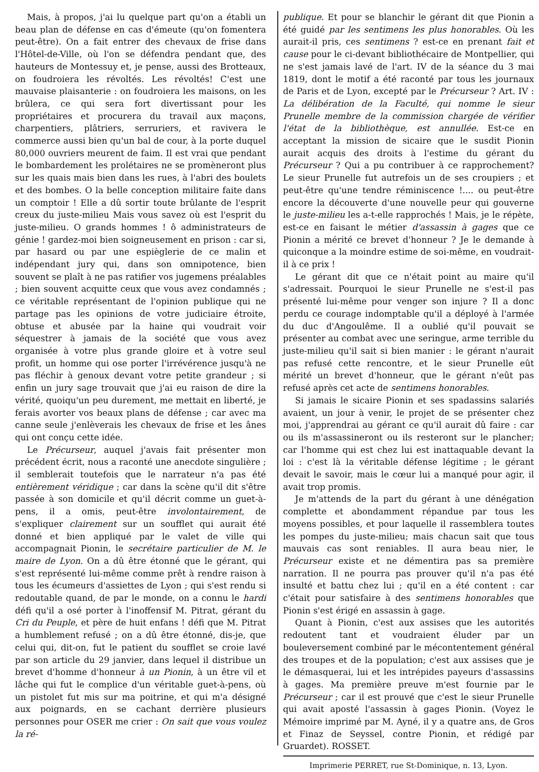Mais, à propos, j'ai lu quelque part qu'on a établi un beau plan de défense en cas d'émeute (qu'on fomentera peut-être). On a fait entrer des chevaux de frise dans l'Hôtel-de-Ville, où l'on se défendra pendant que, des hauteurs de Montessuy et, je pense, aussi des Brotteaux, on foudroiera les révoltés. Les révoltés! C'est une mauvaise plaisanterie : on foudroiera les maisons, on les brûlera, ce qui sera fort divertissant pour les propriétaires et procurera du travail aux maçons, charpentiers, plâtriers, serruriers, et ravivera le commerce aussi bien qu'un bal de cour, à la porte duquel 80,000 ouvriers meurent de faim. Il est vrai que pendant le bombardement les prolétaires ne se promèneront plus sur les quais mais bien dans les rues, à l'abri des boulets et des bombes. O la belle conception militaire faite dans un comptoir ! Elle a dû sortir toute brûlante de l'esprit creux du juste-milieu Mais vous savez où est l'esprit du juste-milieu. O grands hommes ! ô administrateurs de génie ! gardez-moi bien soigneusement en prison : car si, par hasard ou par une espièglerie de ce malin et indépendant jury qui, dans son omnipotence, bien souvent se plaît à ne pas ratifier vos jugemens préalables ; bien souvent acquitte ceux que vous avez condamnés ; ce véritable représentant de l'opinion publique qui ne partage pas les opinions de votre judiciaire étroite, obtuse et abusée par la haine qui voudrait voir séquestrer à jamais de la société que vous avez organisée à votre plus grande gloire et à votre seul profit, un homme qui ose porter l'irrévérence jusqu'à ne pas fléchir à genoux devant votre petite grandeur ; si enfin un jury sage trouvait que j'ai eu raison de dire la vérité, quoiqu'un peu durement, me mettait en liberté, je ferais avorter vos beaux plans de défense ; car avec ma canne seule j'enlèverais les chevaux de frise et les ânes qui ont conçu cette idée.
Le Précurseur, auquel j'avais fait présenter mon précédent écrit, nous a raconté une anecdote singulière ; il semblerait toutefois que le narrateur n'a pas été entièrement véridique ; car dans la scène qu'il dit s'être passée à son domicile et qu'il décrit comme un guet-à-pens, il a omis, peut-être involontairement, de s'expliquer clairement sur un soufflet qui aurait été donné et bien appliqué par le valet de ville qui accompagnait Pionin, le secrétaire particulier de M. le maire de Lyon. On a dû être étonné que le gérant, qui s'est représenté lui-même comme prêt à rendre raison à tous les écumeurs d'assiettes de Lyon ; qui s'est rendu si redoutable quand, de par le monde, on a connu le hardi défi qu'il a osé porter à l'inoffensif M. Pitrat, gérant du Cri du Peuple, et père de huit enfans ! défi que M. Pitrat a humblement refusé ; on a dû être étonné, dis-je, que celui qui, dit-on, fut le patient du soufflet se croie lavé par son article du 29 janvier, dans lequel il distribue un brevet d'homme d'honneur à un Pionin, à un être vil et lâche qui fut le complice d'un véritable guet-à-pens, où un pistolet fut mis sur ma poitrine, et qui m'a désigné aux poignards, en se cachant derrière plusieurs personnes pour OSER me crier : On sait que vous voulez la ré-
publique. Et pour se blanchir le gérant dit que Pionin a été guidé par les sentimens les plus honorables. Où les aurait-il pris, ces sentimens ? est-ce en prenant fait et cause pour le ci-devant bibliothécaire de Montpellier, qui ne s'est jamais lavé de l'art. IV de la séance du 3 mai 1819, dont le motif a été raconté par tous les journaux de Paris et de Lyon, excepté par le Précurseur ? Art. IV : La délibération de la Faculté, qui nomme le sieur Prunelle membre de la commission chargée de vérifier l'état de la bibliothèque, est annullée. Est-ce en acceptant la mission de sicaire que le susdit Pionin aurait acquis des droits à l'estime du gérant du Précurseur ? Qui a pu contribuer à ce rapprochement? Le sieur Prunelle fut autrefois un de ses croupiers ; et peut-être qu'une tendre réminiscence !.... ou peut-être encore la découverte d'une nouvelle peur qui gouverne le juste-milieu les a-t-elle rapprochés ! Mais, je le répète, est-ce en faisant le métier d'assassin à gages que ce Pionin a mérité ce brevet d'honneur ? Je le demande à quiconque a la moindre estime de soi-même, en voudrait-il à ce prix !
Le gérant dit que ce n'était point au maire qu'il s'adressait. Pourquoi le sieur Prunelle ne s'est-il pas présenté lui-même pour venger son injure ? Il a donc perdu ce courage indomptable qu'il a déployé à l'armée du duc d'Angoulême. Il a oublié qu'il pouvait se présenter au combat avec une seringue, arme terrible du juste-milieu qu'il sait si bien manier : le gérant n'aurait pas refusé cette rencontre, et le sieur Prunelle eût mérité un brevet d'honneur, que le gérant n'eût pas refusé après cet acte de sentimens honorables.
Si jamais le sicaire Pionin et ses spadassins salariés avaient, un jour à venir, le projet de se présenter chez moi, j'apprendrai au gérant ce qu'il aurait dû faire : car ou ils m'assassineront ou ils resteront sur le plancher; car l'homme qui est chez lui est inattaquable devant la loi : c'est là la véritable défense légitime ; le gérant devait le savoir, mais le cœur lui a manqué pour agir, il avait trop promis.
Je m'attends de la part du gérant à une dénégation complette et abondamment répandue par tous les moyens possibles, et pour laquelle il rassemblera toutes les pompes du juste-milieu; mais chacun sait que tous mauvais cas sont reniables. Il aura beau nier, le Précurseur existe et ne démentira pas sa première narration. Il ne pourra pas prouver qu'il n'a pas été insulté et battu chez lui ; qu'il en a été content : car c'était pour satisfaire à des sentimens honorables que Pionin s'est érigé en assassin à gage.
Quant à Pionin, c'est aux assises que les autorités redoutent tant et voudraient éluder par un bouleversement combiné par le mécontentement général des troupes et de la population; c'est aux assises que je le démasquerai, lui et les intrépides payeurs d'assassins à gages. Ma première preuve m'est fournie par le Précurseur ; car il est prouvé que c'est le sieur Prunelle qui avait aposté l'assassin à gages Pionin. (Voyez le Mémoire imprimé par M. Ayné, il y a quatre ans, de Gros et Finaz de Seyssel, contre Pionin, et rédigé par Gruardet). ROSSET.
Imprimerie PERRET, rue St-Dominique, n. 13, Lyon.